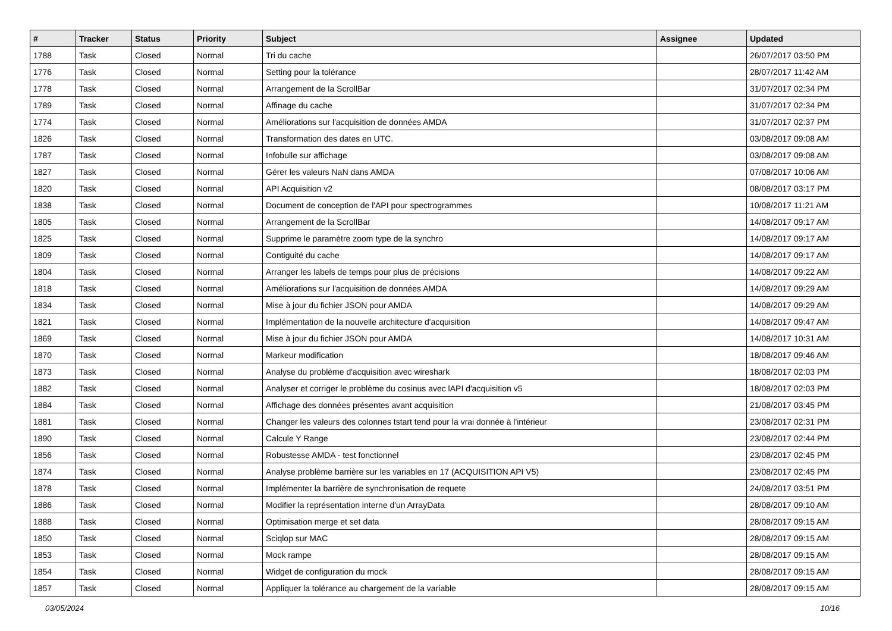| # | Tracker | Status | Priority | Subject | Assignee | Updated |
| --- | --- | --- | --- | --- | --- | --- |
| 1788 | Task | Closed | Normal | Tri du cache | | 26/07/2017 03:50 PM |
| 1776 | Task | Closed | Normal | Setting pour la tolérance | | 28/07/2017 11:42 AM |
| 1778 | Task | Closed | Normal | Arrangement de la ScrollBar | | 31/07/2017 02:34 PM |
| 1789 | Task | Closed | Normal | Affinage du cache | | 31/07/2017 02:34 PM |
| 1774 | Task | Closed | Normal | Améliorations sur l'acquisition de données AMDA | | 31/07/2017 02:37 PM |
| 1826 | Task | Closed | Normal | Transformation des dates en UTC. | | 03/08/2017 09:08 AM |
| 1787 | Task | Closed | Normal | Infobulle sur affichage | | 03/08/2017 09:08 AM |
| 1827 | Task | Closed | Normal | Gérer les valeurs NaN dans AMDA | | 07/08/2017 10:06 AM |
| 1820 | Task | Closed | Normal | API Acquisition v2 | | 08/08/2017 03:17 PM |
| 1838 | Task | Closed | Normal | Document de conception de l'API pour spectrogrammes | | 10/08/2017 11:21 AM |
| 1805 | Task | Closed | Normal | Arrangement de la ScrollBar | | 14/08/2017 09:17 AM |
| 1825 | Task | Closed | Normal | Supprime le paramètre zoom type de la synchro | | 14/08/2017 09:17 AM |
| 1809 | Task | Closed | Normal | Contiguité du cache | | 14/08/2017 09:17 AM |
| 1804 | Task | Closed | Normal | Arranger les labels de temps pour plus de précisions | | 14/08/2017 09:22 AM |
| 1818 | Task | Closed | Normal | Améliorations sur l'acquisition de données AMDA | | 14/08/2017 09:29 AM |
| 1834 | Task | Closed | Normal | Mise à jour du fichier JSON pour AMDA | | 14/08/2017 09:29 AM |
| 1821 | Task | Closed | Normal | Implémentation de la nouvelle architecture d'acquisition | | 14/08/2017 09:47 AM |
| 1869 | Task | Closed | Normal | Mise à jour du fichier JSON pour AMDA | | 14/08/2017 10:31 AM |
| 1870 | Task | Closed | Normal | Markeur modification | | 18/08/2017 09:46 AM |
| 1873 | Task | Closed | Normal | Analyse du problème d'acquisition avec wireshark | | 18/08/2017 02:03 PM |
| 1882 | Task | Closed | Normal | Analyser et corriger le problème du cosinus avec lAPI d'acquisition v5 | | 18/08/2017 02:03 PM |
| 1884 | Task | Closed | Normal | Affichage des données présentes avant acquisition | | 21/08/2017 03:45 PM |
| 1881 | Task | Closed | Normal | Changer les valeurs des colonnes tstart tend pour la vrai donnée à l'intérieur | | 23/08/2017 02:31 PM |
| 1890 | Task | Closed | Normal | Calcule Y Range | | 23/08/2017 02:44 PM |
| 1856 | Task | Closed | Normal | Robustesse AMDA - test fonctionnel | | 23/08/2017 02:45 PM |
| 1874 | Task | Closed | Normal | Analyse problème barrière sur les variables en 17 (ACQUISITION API V5) | | 23/08/2017 02:45 PM |
| 1878 | Task | Closed | Normal | Implémenter la barrière de synchronisation de requete | | 24/08/2017 03:51 PM |
| 1886 | Task | Closed | Normal | Modifier la représentation interne d'un ArrayData | | 28/08/2017 09:10 AM |
| 1888 | Task | Closed | Normal | Optimisation merge et set data | | 28/08/2017 09:15 AM |
| 1850 | Task | Closed | Normal | Sciqlop sur MAC | | 28/08/2017 09:15 AM |
| 1853 | Task | Closed | Normal | Mock rampe | | 28/08/2017 09:15 AM |
| 1854 | Task | Closed | Normal | Widget de configuration du mock | | 28/08/2017 09:15 AM |
| 1857 | Task | Closed | Normal | Appliquer la tolérance au chargement de la variable | | 28/08/2017 09:15 AM |
03/05/2024 10/16